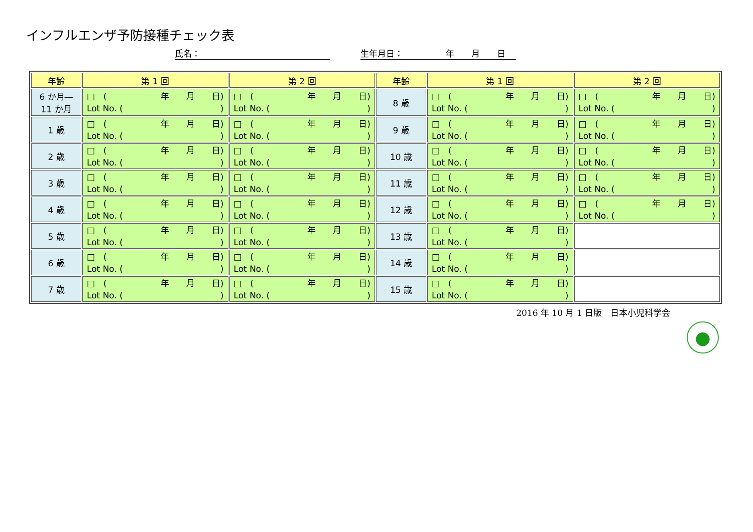インフルエンザ予防接種チェック表
氏名： 生年月日：　　　　　年　　月　　日
| 年齢 | 第 1 回 | 第 2 回 | 年齢 | 第 1 回 | 第 2 回 |
| --- | --- | --- | --- | --- | --- |
| 6 か月― 11 か月 | □ ( 年 月 日) Lot No. ( ) | □ ( 年 月 日) Lot No. ( ) | 8 歳 | □ ( 年 月 日) Lot No. ( ) | □ ( 年 月 日) Lot No. ( ) |
| 1 歳 | □ ( 年 月 日) Lot No. ( ) | □ ( 年 月 日) Lot No. ( ) | 9 歳 | □ ( 年 月 日) Lot No. ( ) | □ ( 年 月 日) Lot No. ( ) |
| 2 歳 | □ ( 年 月 日) Lot No. ( ) | □ ( 年 月 日) Lot No. ( ) | 10 歳 | □ ( 年 月 日) Lot No. ( ) | □ ( 年 月 日) Lot No. ( ) |
| 3 歳 | □ ( 年 月 日) Lot No. ( ) | □ ( 年 月 日) Lot No. ( ) | 11 歳 | □ ( 年 月 日) Lot No. ( ) | □ ( 年 月 日) Lot No. ( ) |
| 4 歳 | □ ( 年 月 日) Lot No. ( ) | □ ( 年 月 日) Lot No. ( ) | 12 歳 | □ ( 年 月 日) Lot No. ( ) | □ ( 年 月 日) Lot No. ( ) |
| 5 歳 | □ ( 年 月 日) Lot No. ( ) | □ ( 年 月 日) Lot No. ( ) | 13 歳 | □ ( 年 月 日) Lot No. ( ) | |
| 6 歳 | □ ( 年 月 日) Lot No. ( ) | □ ( 年 月 日) Lot No. ( ) | 14 歳 | □ ( 年 月 日) Lot No. ( ) | |
| 7 歳 | □ ( 年 月 日) Lot No. ( ) | □ ( 年 月 日) Lot No. ( ) | 15 歳 | □ ( 年 月 日) Lot No. ( ) | |
2016 年 10 月 1 日版　日本小児科学会
●